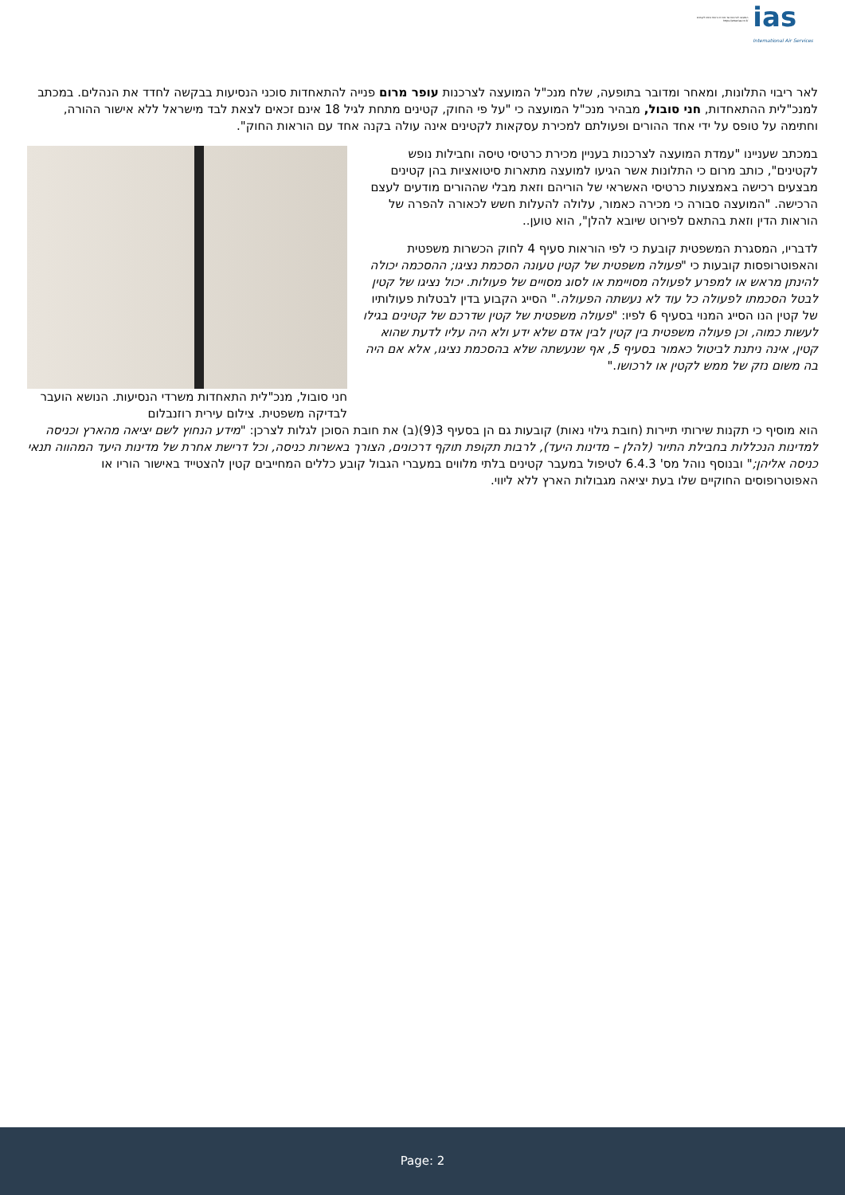המועצה לצרכנות נגד מכירת כרטיסי טיסה לקטינים
https://www.ias.co.il/
ias
International Air Services
לאר ריבוי התלונות, ומאחר ומדובר בתופעה, שלח מנכ"ל המועצה לצרכנות עופר מרום פנייה להתאחדות סוכני הנסיעות בבקשה לחדד את הנהלים. במכתב למנכ"לית ההתאחדות, חני סובול, מבהיר מנכ"ל המועצה כי "על פי החוק, קטינים מתחת לגיל 18 אינם זכאים לצאת לבד מישראל ללא אישור ההורה, וחתימה על טופס על ידי אחד ההורים ופעולתם למכירת עסקאות לקטינים אינה עולה בקנה אחד עם הוראות החוק".
במכתב שעניינו "עמדת המועצה לצרכנות בעניין מכירת כרטיסי טיסה וחבילות נופש לקטינים", כותב מרום כי התלונות אשר הגיעו למועצה מתארות סיטואציות בהן קטינים מבצעים רכישה באמצעות כרטיסי האשראי של הוריהם וזאת מבלי שההורים מודעים לעצם הרכישה. "המועצה סבורה כי מכירה כאמור, עלולה להעלות חשש לכאורה להפרה של הוראות הדין וזאת בהתאם לפירוט שיובא להלן", הוא טוען..
לדבריו, המסגרת המשפטית קובעת כי לפי הוראות סעיף 4 לחוק הכשרות משפטית והאפוטרופסות קובעות כי "פעולה משפטית של קטין טעונה הסכמת נציגו; ההסכמה יכולה להינתן מראש או למפרע לפעולה מסויימת או לסוג מסויים של פעולות. יכול נציגו של קטין לבטל הסכמתו לפעולה כל עוד לא נעשתה הפעולה." הסייג הקבוע בדין לבטלות פעולותיו של קטין הנו הסייג המנוי בסעיף 6 לפיו: "פעולה משפטית של קטין שדרכם של קטינים בגילו לעשות כמוה, וכן פעולה משפטית בין קטין לבין אדם שלא ידע ולא היה עליו לדעת שהוא קטין, אינה ניתנת לביטול כאמור בסעיף 5, אף שנעשתה שלא בהסכמת נציגו, אלא אם היה בה משום נזק של ממש לקטין או לרכושו."
חני סובול, מנכ"לית התאחדות משרדי הנסיעות. הנושא הועבר לבדיקה משפטית. צילום עירית רוזנבלום
הוא מוסיף כי תקנות שירותי תיירות (חובת גילוי נאות) קובעות גם הן בסעיף 3(9)(ב) את חובת הסוכן לגלות לצרכן: "מידע הנחוץ לשם יציאה מהארץ וכניסה למדינות הנכללות בחבילת התיור (להלן – מדינות היעד), לרבות תקופת תוקף דרכונים, הצורך באשרות כניסה, וכל דרישת אחרת של מדינות היעד המהווה תנאי כניסה אליהן;" ובנוסף נוהל מס' 6.4.3 לטיפול במעבר קטינים בלתי מלווים במעברי הגבול קובע כללים המחייבים קטין להצטייד באישור הוריו או האפוטרופוסים החוקיים שלו בעת יציאה מגבולות הארץ ללא ליווי.
Page: 2